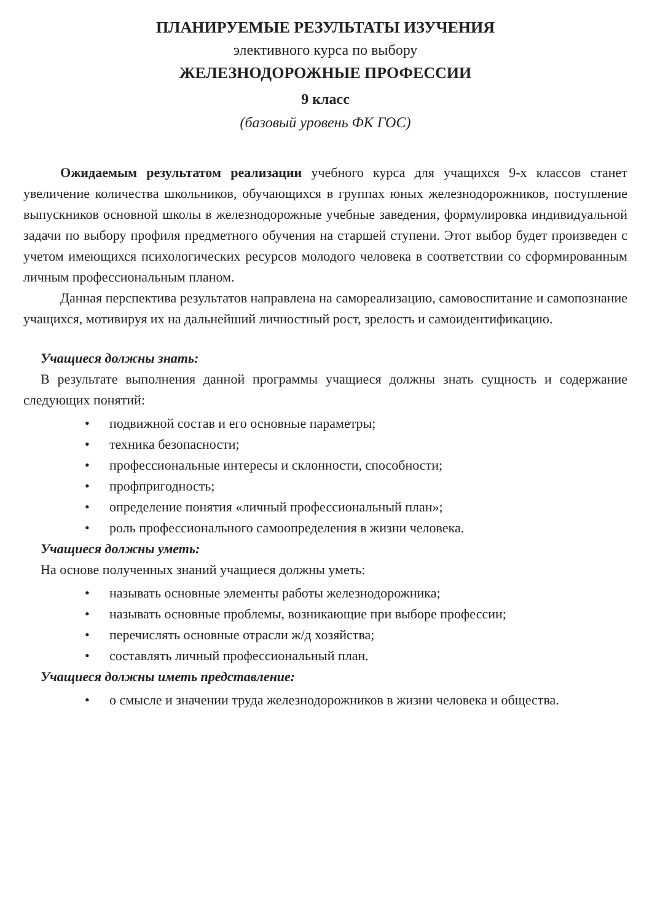ПЛАНИРУЕМЫЕ РЕЗУЛЬТАТЫ ИЗУЧЕНИЯ
элективного курса по выбору
ЖЕЛЕЗНОДОРОЖНЫЕ ПРОФЕССИИ
9 класс
(базовый уровень ФК ГОС)
Ожидаемым результатом реализации учебного курса для учащихся 9-х классов станет увеличение количества школьников, обучающихся в группах юных железнодорожников, поступление выпускников основной школы в железнодорожные учебные заведения, формулировка индивидуальной задачи по выбору профиля предметного обучения на старшей ступени. Этот выбор будет произведен с учетом имеющихся психологических ресурсов молодого человека в соответствии со сформированным личным профессиональным планом.
Данная перспектива результатов направлена на самореализацию, самовоспитание и самопознание учащихся, мотивируя их на дальнейший личностный рост, зрелость и самоидентификацию.
Учащиеся должны знать:
В результате выполнения данной программы учащиеся должны знать сущность и содержание следующих понятий:
• подвижной состав и его основные параметры;
• техника безопасности;
• профессиональные интересы и склонности, способности;
• профпригодность;
• определение понятия «личный профессиональный план»;
• роль профессионального самоопределения в жизни человека.
Учащиеся должны уметь:
На основе полученных знаний учащиеся должны уметь:
• называть основные элементы работы железнодорожника;
• называть основные проблемы, возникающие при выборе профессии;
• перечислять основные отрасли ж/д хозяйства;
• составлять личный профессиональный план.
Учащиеся должны иметь представление:
• о смысле и значении труда железнодорожников в жизни человека и общества.